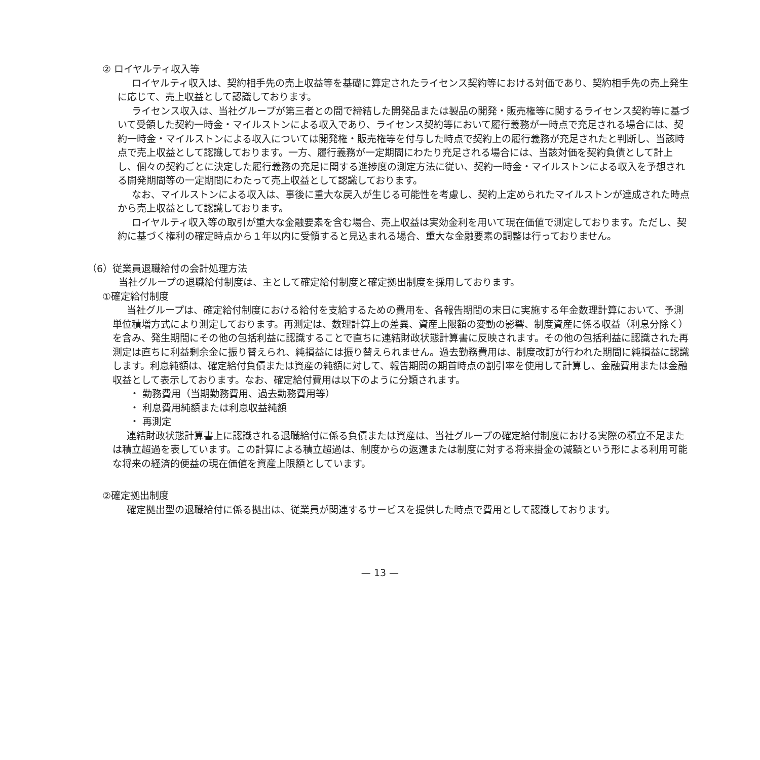② ロイヤルティ収入等
ロイヤルティ収入は、契約相手先の売上収益等を基礎に算定されたライセンス契約等における対価であり、契約相手先の売上発生に応じて、売上収益として認識しております。
ライセンス収入は、当社グループが第三者との間で締結した開発品または製品の開発・販売権等に関するライセンス契約等に基づいて受領した契約一時金・マイルストンによる収入であり、ライセンス契約等において履行義務が一時点で充足される場合には、契約一時金・マイルストンによる収入については開発権・販売権等を付与した時点で契約上の履行義務が充足されたと判断し、当該時点で売上収益として認識しております。一方、履行義務が一定期間にわたり充足される場合には、当該対価を契約負債として計上し、個々の契約ごとに決定した履行義務の充足に関する進捗度の測定方法に従い、契約一時金・マイルストンによる収入を予想される開発期間等の一定期間にわたって売上収益として認識しております。
なお、マイルストンによる収入は、事後に重大な戻入が生じる可能性を考慮し、契約上定められたマイルストンが達成された時点から売上収益として認識しております。
ロイヤルティ収入等の取引が重大な金融要素を含む場合、売上収益は実効金利を用いて現在価値で測定しております。ただし、契約に基づく権利の確定時点から１年以内に受領すると見込まれる場合、重大な金融要素の調整は行っておりません。
（6）従業員退職給付の会計処理方法
当社グループの退職給付制度は、主として確定給付制度と確定拠出制度を採用しております。
①確定給付制度
当社グループは、確定給付制度における給付を支給するための費用を、各報告期間の末日に実施する年金数理計算において、予測単位積増方式により測定しております。再測定は、数理計算上の差異、資産上限額の変動の影響、制度資産に係る収益（利息分除く）を含み、発生期間にその他の包括利益に認識することで直ちに連結財政状態計算書に反映されます。その他の包括利益に認識された再測定は直ちに利益剰余金に振り替えられ、純損益には振り替えられません。過去勤務費用は、制度改訂が行われた期間に純損益に認識します。利息純額は、確定給付負債または資産の純額に対して、報告期間の期首時点の割引率を使用して計算し、金融費用または金融収益として表示しております。なお、確定給付費用は以下のように分類されます。
・ 勤務費用（当期勤務費用、過去勤務費用等）
・ 利息費用純額または利息収益純額
・ 再測定
連結財政状態計算書上に認識される退職給付に係る負債または資産は、当社グループの確定給付制度における実際の積立不足または積立超過を表しています。この計算による積立超過は、制度からの返還または制度に対する将来掛金の減額という形による利用可能な将来の経済的便益の現在価値を資産上限額としています。
②確定拠出制度
確定拠出型の退職給付に係る拠出は、従業員が関連するサービスを提供した時点で費用として認識しております。
— 13 —